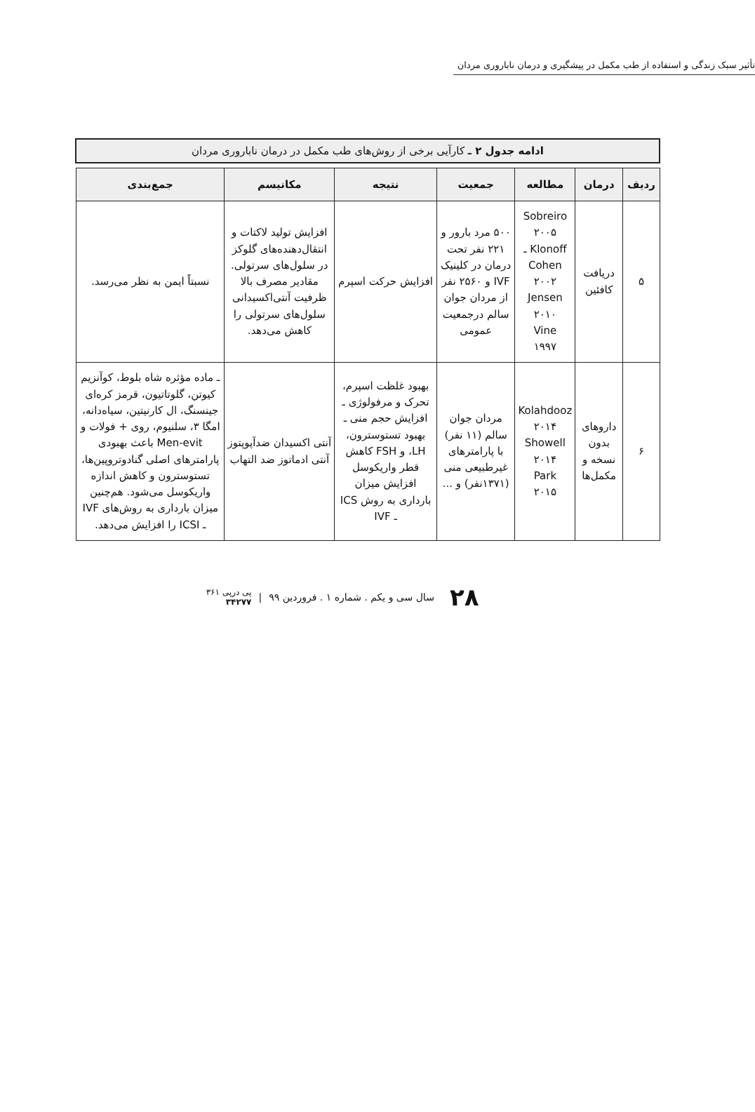تأثیر سبک زندگی و استفاده از طب مکمل در پیشگیری و درمان ناباروری مردان
ادامه جدول ۲ ـ کارآیی برخی از روش‌های طب مکمل در درمان ناباروری مردان
| ردیف | درمان | مطالعه | جمعیت | نتیجه | مکانیسم | جمع‌بندی |
| --- | --- | --- | --- | --- | --- | --- |
| ۵ | دریافت کافئین | Sobreiro ۲۰۰۵ Klonoff ـ Cohen ۲۰۰۲ Jensen ۲۰۱۰ Vine ۱۹۹۷ | ۵۰۰ مرد بارور و ۲۲۱ نفر تحت درمان در کلینیک IVF و ۲۵۶۰ نفر از مردان جوان سالم درجمعیت عمومی | افزایش حرکت اسپرم | افزایش تولید لاکتات و انتقال‌دهنده‌های گلوکز در سلول‌های سرتولی. مقادیر مصرف بالا ظرفیت آنتی‌اکسیدانی سلول‌های سرتولی را کاهش می‌دهد. | نسبتاً ایمن به نظر می‌رسد. |
| ۶ | داروهای بدون نسخه و مکمل‌ها | Kolahdooz ۲۰۱۴ Showell ۲۰۱۴ Park ۲۰۱۵ | مردان جوان سالم (۱۱ نفر) با پارامترهای غیرطبیعی منی (۱۳۷۱نفر) و ... | بهبود غلظت اسپرم، تحرک و مرفولوژی ـ افزایش حجم منی ـ بهبود تستوسترون، LH، و FSH کاهش قطر واریکوسل افزایش میزان بارداری به روش ICS ـ IVF | آنتی اکسیدان ضدآپوپتوز آنتی ادماتوز ضد التهاب | ـ ماده مؤثره شاه بلوط، کوآنزیم کیوتن، گلوتاتیون، قرمز کره‌ای جینسنگ، ال کارنیتین، سیاه‌دانه، امگا ۳، سلنیوم، روی + فولات و Men-evit باعث بهبودی پارامترهای اصلی گنادوتروپین‌ها، تستوسترون و کاهش اندازه واریکوسل می‌شود. هم‌چنین میزان بارداری به روش‌های IVF ـ ICSI را افزایش می‌دهد. |
۲۸ سال سی و یکم . شماره ۱ . فروردین ۹۹ | پی درپی ۳۶۱
۳۴۲۷۷